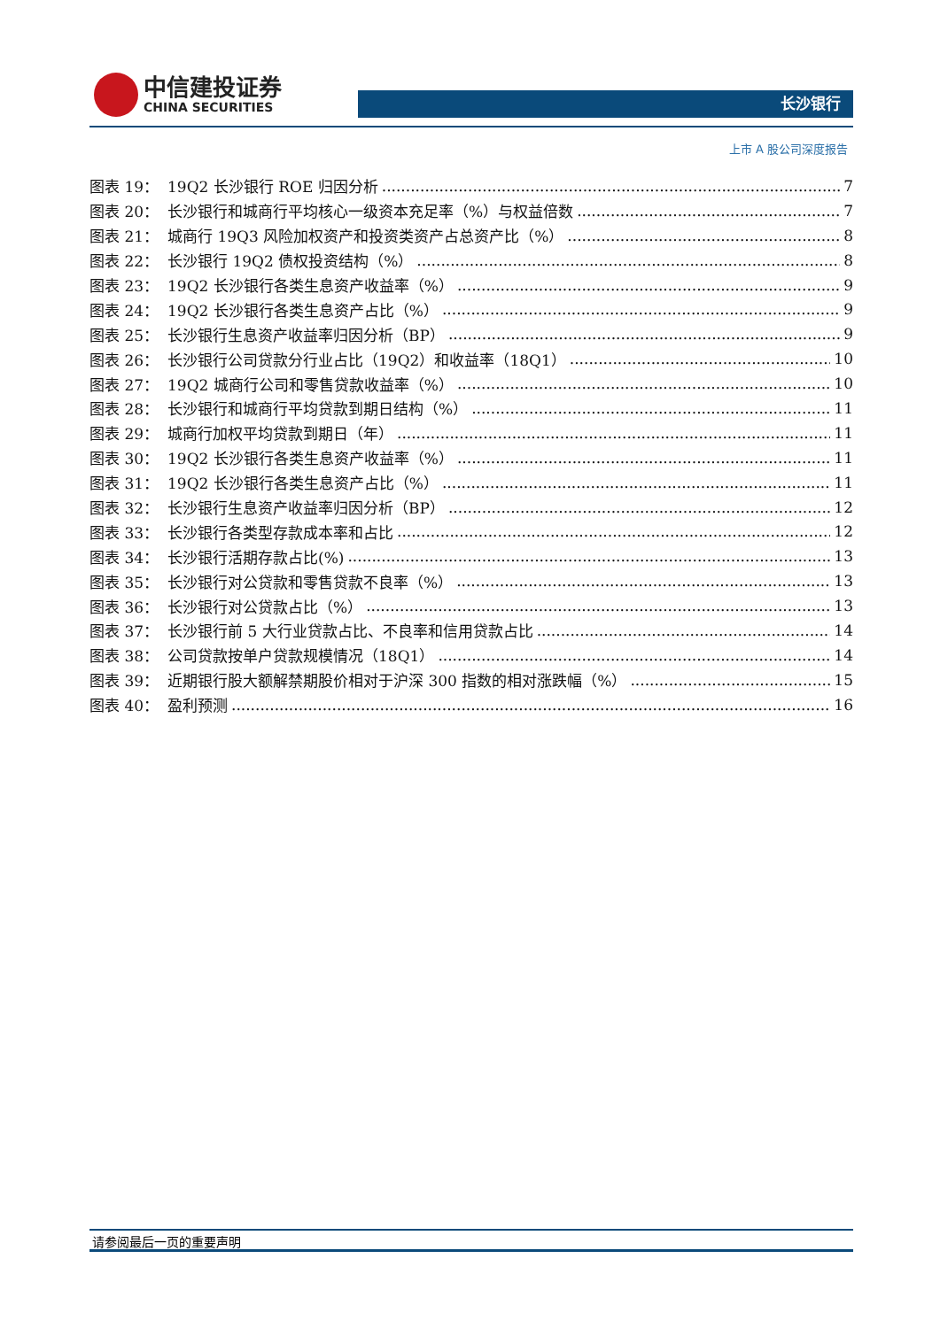中信建投证券
CHINA SECURITIES
长沙银行
上市 A 股公司深度报告
图表 19： 19Q2 长沙银行 ROE 归因分析 7
图表 20： 长沙银行和城商行平均核心一级资本充足率（%）与权益倍数 7
图表 21： 城商行 19Q3 风险加权资产和投资类资产占总资产比（%） 8
图表 22： 长沙银行 19Q2 债权投资结构（%） 8
图表 23： 19Q2 长沙银行各类生息资产收益率（%） 9
图表 24： 19Q2 长沙银行各类生息资产占比（%） 9
图表 25： 长沙银行生息资产收益率归因分析（BP） 9
图表 26： 长沙银行公司贷款分行业占比（19Q2）和收益率（18Q1） 10
图表 27： 19Q2 城商行公司和零售贷款收益率（%） 10
图表 28： 长沙银行和城商行平均贷款到期日结构（%） 11
图表 29： 城商行加权平均贷款到期日（年） 11
图表 30： 19Q2 长沙银行各类生息资产收益率（%） 11
图表 31： 19Q2 长沙银行各类生息资产占比（%） 11
图表 32： 长沙银行生息资产收益率归因分析（BP） 12
图表 33： 长沙银行各类型存款成本率和占比 12
图表 34： 长沙银行活期存款占比(%) 13
图表 35： 长沙银行对公贷款和零售贷款不良率（%） 13
图表 36： 长沙银行对公贷款占比（%） 13
图表 37： 长沙银行前 5 大行业贷款占比、不良率和信用贷款占比 14
图表 38： 公司贷款按单户贷款规模情况（18Q1） 14
图表 39： 近期银行股大额解禁期股价相对于沪深 300 指数的相对涨跌幅（%） 15
图表 40： 盈利预测 16
请参阅最后一页的重要声明